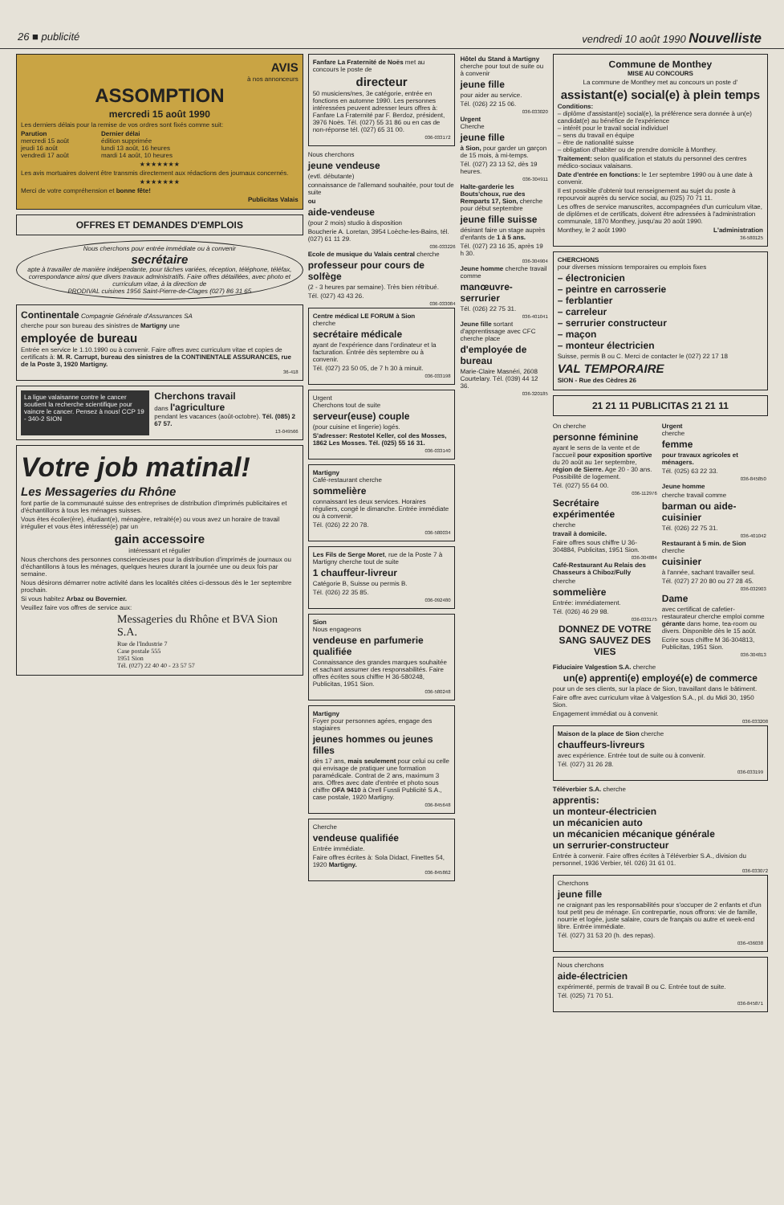26 ■ publicité vendredi 10 août 1990 Nouvelliste
AVIS
à nos annonceurs
ASSOMPTION
mercredi 15 août 1990
Les derniers délais pour la remise de vos ordres sont fixés comme suit:
Parution
mercredi 15 août
jeudi 16 août
vendredi 17 août
Dernier délai
édition supprimée
lundi 13 août, 16 heures
mardi 14 août, 10 heures
★★★★★★★
Les avis mortuaires doivent être transmis directement aux rédactions des journaux concernés.
★★★★★★★
Merci de votre compréhension et bonne fête!
Publicitas Valais
OFFRES ET DEMANDES D'EMPLOIS
Nous cherchons pour entrée immédiate ou à convenir
secrétaire
apte à travailler de manière indépendante, pour tâches variées, réception, téléphone, téléfax, correspondance ainsi que divers travaux administratifs. Faire offres détaillées, avec photo et curriculum vitae, à la direction de
PRODIVAL cuisines 1956 Saint-Pierre-de-Clages (027) 86 31 65
Continentale Compagnie Générale d'Assurances SA
cherche pour son bureau des sinistres de Martigny une
employée de bureau
Entrée en service le 1.10.1990 ou à convenir. Faire offres avec curriculum vitae et copies de certificats à: M. R. Carrupt, bureau des sinistres de la CONTINENTALE ASSURANCES, rue de la Poste 3, 1920 Martigny.
36-418
La ligue valaisanne contre le cancer soutient la recherche scientifique pour vaincre le cancer. Pensez à nous! CCP 19 - 340-2 SION
Cherchons travail
dans l'agriculture
pendant les vacances (août-octobre). Tél. (085) 2 67 57.
13-049566
Votre job matinal!
Les Messageries du Rhône
font partie de la communauté suisse des entreprises de distribution d'imprimés publicitaires et d'échantillons à tous les ménages suisses.
Vous êtes écolier(ère), étudiant(e), ménagère, retraité(e) ou vous avez un horaire de travail irrégulier et vous êtes intéressé(e) par un
gain accessoire
intéressant et régulier
Nous cherchons des personnes consciencieuses pour la distribution d'imprimés de journaux ou d'échantillons à tous les ménages, quelques heures durant la journée une ou deux fois par semaine.
Nous désirons démarrer notre activité dans les localités citées ci-dessous dès le 1er septembre prochain.
Si vous habitez Arbaz ou Bovernier.
Veuillez faire vos offres de service aux:
Messageries du Rhône et BVA Sion S.A.
Rue de l'Industrie 7
Case postale 555
1951 Sion
Tél. (027) 22 40 40 - 23 57 57
Fanfare La Fraternité de Noës met au concours le poste de
directeur
50 musiciens/nes, 3e catégorie, entrée en fonctions en automne 1990. Les personnes intéressées peuvent adresser leurs offres à: Fanfare La Fraternité par F. Berdoz, président, 3976 Noës. Tél. (027) 55 31 86 ou en cas de non-réponse tél. (027) 65 31 00.
036-033172
Nous cherchons
jeune vendeuse
(evtl. débutante)
connaissance de l'allemand souhaitée, pour tout de suite
ou
aide-vendeuse
(pour 2 mois) studio à disposition
Boucherie A. Loretan, 3954 Loèche-les-Bains, tél. (027) 61 11 29.
036-033226
Ecole de musique du Valais central cherche
professeur pour cours de solfège
(2 - 3 heures par semaine). Très bien rétribué.
Tél. (027) 43 43 26.
036-033084
Centre médical LE FORUM à Sion
cherche
secrétaire médicale
ayant de l'expérience dans l'ordinateur et la facturation. Entrée dès septembre ou à convenir.
Tél. (027) 23 50 05, de 7 h 30 à minuit.
036-033198
Urgent
Cherchons tout de suite
serveur(euse) couple
(pour cuisine et lingerie) logés.
S'adresser: Restotel Keller, col des Mosses, 1862 Les Mosses. Tél. (025) 55 16 31.
036-033140
Martigny
Café-restaurant cherche
sommelière
connaissant les deux services. Horaires réguliers, congé le dimanche. Entrée immédiate ou à convenir.
Tél. (026) 22 20 78.
036-580034
Les Fils de Serge Moret, rue de la Poste 7 à Martigny cherche tout de suite
1 chauffeur-livreur
Catégorie B, Suisse ou permis B.
Tél. (026) 22 35 85.
036-092480
Sion
Nous engageons
vendeuse en parfumerie qualifiée
Connaissance des grandes marques souhaitée et sachant assumer des responsabilités. Faire offres écrites sous chiffre H 36-580248, Publicitas, 1951 Sion.
036-580248
Martigny
Foyer pour personnes agées, engage des stagiaires
jeunes hommes ou jeunes filles
dès 17 ans, mais seulement pour celui ou celle qui envisage de pratiquer une formation paramédicale. Contrat de 2 ans, maximum 3 ans. Offres avec date d'entrée et photo sous chiffre OFA 9410 à Orell Fussli Publicité S.A., case postale, 1920 Martigny.
036-845648
Cherche
vendeuse qualifiée
Entrée immédiate.
Faire offres écrites à: Sola Didact, Finettes 54, 1920 Martigny.
036-845862
Hôtel du Stand à Martigny cherche pour tout de suite ou à convenir
jeune fille
pour aider au service.
Tél. (026) 22 15 06.
036-033020
Urgent
Cherche
jeune fille
à Sion, pour garder un garçon de 15 mois, à mi-temps.
Tél. (027) 23 13 52, dès 19 heures.
036-304911
Halte-garderie les Bouts'choux, rue des Remparts 17, Sion, cherche pour début septembre
jeune fille suisse
désirant faire un stage auprès d'enfants de 1 à 5 ans.
Tél. (027) 23 16 35, après 19 h 30.
036-304904
Jeune homme cherche travail comme
manœuvre-serrurier
Tél. (026) 22 75 31.
036-401041
Jeune fille sortant d'apprentissage avec CFC cherche place
d'employée de bureau
Marie-Claire Masnéri, 2608 Courtelary. Tél. (039) 44 12 36.
036-320185
Commune de Monthey
MISE AU CONCOURS
La commune de Monthey met au concours un poste d'
assistant(e) social(e) à plein temps
Conditions:
– diplôme d'assistant(e) social(e), la préférence sera donnée à un(e) candidat(e) au bénéfice de l'expérience
– intérêt pour le travail social individuel
– sens du travail en équipe
– être de nationalité suisse
– obligation d'habiter ou de prendre domicile à Monthey.
Traitement: selon qualification et statuts du personnel des centres médico-sociaux valaisans.
Date d'entrée en fonctions: le 1er septembre 1990 ou à une date à convenir.
Il est possible d'obtenir tout renseignement au sujet du poste à repourvoir auprès du service social, au (025) 70 71 11.
Les offres de service manuscrites, accompagnées d'un curriculum vitae, de diplômes et de certificats, doivent être adressées à l'administration communale, 1870 Monthey, jusqu'au 20 août 1990.
Monthey, le 2 août 1990 L'administration
36-580125
CHERCHONS
pour diverses missions temporaires ou emplois fixes
– électronicien
– peintre en carrosserie
– ferblantier
– carreleur
– serrurier constructeur
– maçon
– monteur électricien
Suisse, permis B ou C. Merci de contacter le (027) 22 17 18
VAL TEMPORAIRE
SION - Rue des Cèdres 26
21 21 11 PUBLICITAS 21 21 11
On cherche
personne féminine
ayant le sens de la vente et de l'accueil pour exposition sportive du 20 août au 1er septembre, région de Sierre. Age 20 - 30 ans. Possibilité de logement.
Tél. (027) 55 64 00.
036-112976
Secrétaire expérimentée
cherche
travail à domicile.
Faire offres sous chiffre U 36-304884, Publicitas, 1951 Sion.
036-304884
Café-Restaurant Au Relais des Chasseurs à Chiboz/Fully
cherche
sommelière
Entrée: immédiatement.
Tél. (026) 46 29 98.
036-033175
DONNEZ DE VOTRE SANG SAUVEZ DES VIES
Urgent
cherche
femme
pour travaux agricoles et ménagers.
Tél. (025) 63 22 33.
036-845850
Jeune homme
cherche travail comme
barman ou aide-cuisinier
Tél. (026) 22 75 31.
036-401042
Restaurant à 5 min. de Sion cherche
cuisinier
à l'année, sachant travailler seul.
Tél. (027) 27 20 80 ou 27 28 45.
036-032903
Dame
avec certificat de cafetier-restaurateur cherche emploi comme gérante dans home, tea-room ou divers. Disponible dès le 15 août.
Ecrire sous chiffre M 36-304813, Publicitas, 1951 Sion.
036-304813
Fiduciaire Valgestion S.A. cherche
un(e) apprenti(e) employé(e) de commerce
pour un de ses clients, sur la place de Sion, travaillant dans le bâtiment.
Faire offre avec curriculum vitae à Valgestion S.A., pl. du Midi 30, 1950 Sion.
Engagement immédiat ou à convenir.
036-033208
Maison de la place de Sion cherche
chauffeurs-livreurs
avec expérience. Entrée tout de suite ou à convenir.
Tél. (027) 31 26 28.
036-033199
Téléverbier S.A. cherche
apprentis:
un monteur-électricien
un mécanicien auto
un mécanicien mécanique générale
un serrurier-constructeur
Entrée à convenir. Faire offres écrites à Téléverbier S.A., division du personnel, 1936 Verbier, tél. 026) 31 61 01.
036-033072
Cherchons
jeune fille
ne craignant pas les responsabilités pour s'occuper de 2 enfants et d'un tout petit peu de ménage. En contrepartie, nous offrons: vie de famille, nourrie et logée, juste salaire, cours de français ou autre et week-end libre. Entrée immédiate.
Tél. (027) 31 53 20 (h. des repas).
036-436038
Nous cherchons
aide-électricien
expérimenté, permis de travail B ou C. Entrée tout de suite.
Tél. (025) 71 70 51.
036-845871